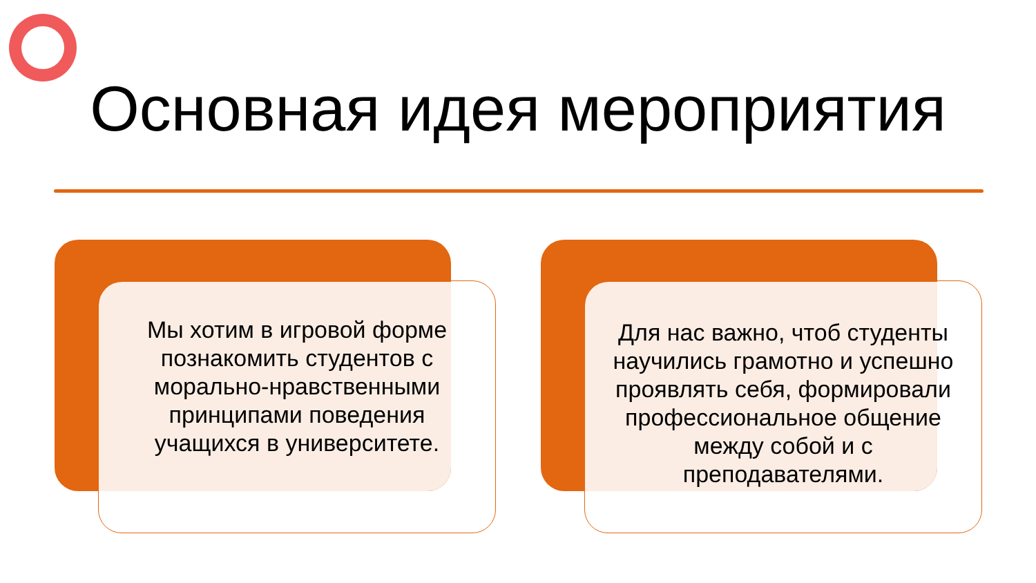Основная идея мероприятия
Мы хотим в игровой форме познакомить студентов с морально-нравственными принципами поведения учащихся в университете.
Для нас важно, чтоб студенты научились грамотно и успешно проявлять себя, формировали профессиональное общение между собой и с преподавателями.